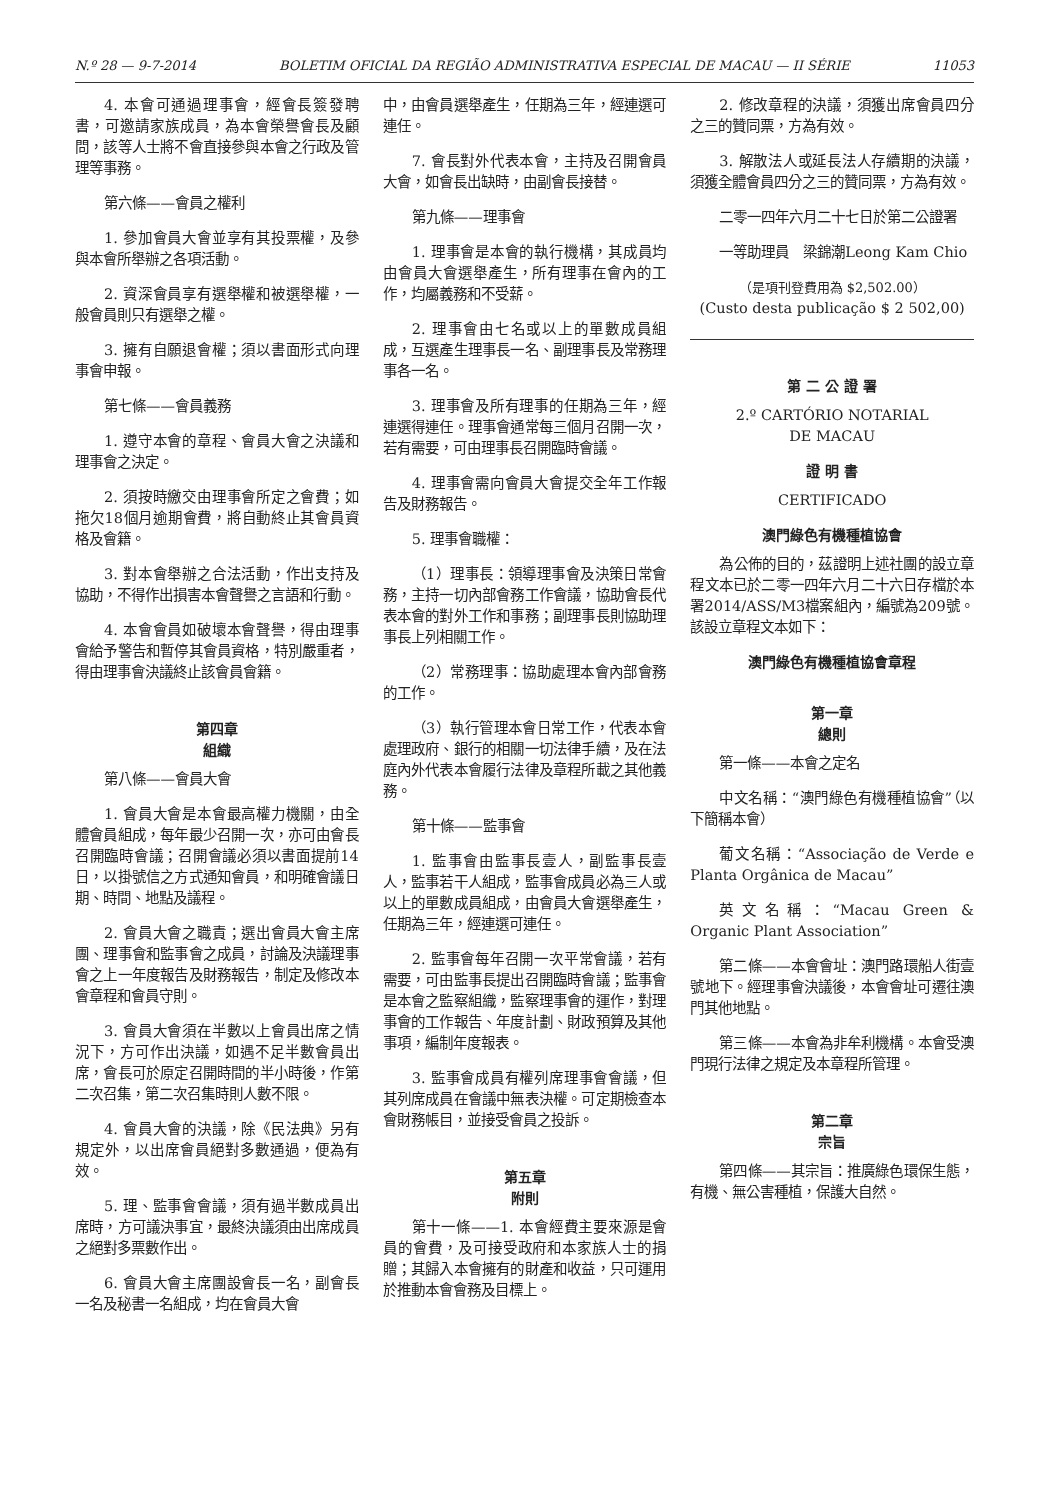N.º 28 — 9-7-2014 BOLETIM OFICIAL DA REGIÃO ADMINISTRATIVA ESPECIAL DE MACAU — II SÉRIE 11053
4. 本會可通過理事會，經會長簽發聘書，可邀請家族成員，為本會榮譽會長及顧問，該等人士將不會直接參與本會之行政及管理等事務。
第六條——會員之權利
1. 參加會員大會並享有其投票權，及參與本會所舉辦之各項活動。
2. 資深會員享有選舉權和被選舉權，一般會員則只有選舉之權。
3. 擁有自願退會權；須以書面形式向理事會申報。
第七條——會員義務
1. 遵守本會的章程、會員大會之決議和理事會之決定。
2. 須按時繳交由理事會所定之會費；如拖欠18個月逾期會費，將自動終止其會員資格及會籍。
3. 對本會舉辦之合法活動，作出支持及協助，不得作出損害本會聲譽之言語和行動。
4. 本會會員如破壞本會聲譽，得由理事會給予警告和暫停其會員資格，特別嚴重者，得由理事會決議終止該會員會籍。
第四章
組織
第八條——會員大會
1. 會員大會是本會最高權力機關，由全體會員組成，每年最少召開一次，亦可由會長召開臨時會議；召開會議必須以書面提前14日，以掛號信之方式通知會員，和明確會議日期、時間、地點及議程。
2. 會員大會之職責；選出會員大會主席團、理事會和監事會之成員，討論及決議理事會之上一年度報告及財務報告，制定及修改本會章程和會員守則。
3. 會員大會須在半數以上會員出席之情況下，方可作出決議，如遇不足半數會員出席，會長可於原定召開時間的半小時後，作第二次召集，第二次召集時則人數不限。
4. 會員大會的決議，除《民法典》另有規定外，以出席會員絕對多數通過，便為有效。
5. 理、監事會會議，須有過半數成員出席時，方可議決事宜，最終決議須由出席成員之絕對多票數作出。
6. 會員大會主席團設會長一名，副會長一名及秘書一名組成，均在會員大會
中，由會員選舉產生，任期為三年，經連選可連任。
7. 會長對外代表本會，主持及召開會員大會，如會長出缺時，由副會長接替。
第九條——理事會
1. 理事會是本會的執行機構，其成員均由會員大會選舉產生，所有理事在會內的工作，均屬義務和不受薪。
2. 理事會由七名或以上的單數成員組成，互選產生理事長一名、副理事長及常務理事各一名。
3. 理事會及所有理事的任期為三年，經連選得連任。理事會通常每三個月召開一次，若有需要，可由理事長召開臨時會議。
4. 理事會需向會員大會提交全年工作報告及財務報告。
5. 理事會職權：
（1）理事長：領導理事會及決策日常會務，主持一切內部會務工作會議，協助會長代表本會的對外工作和事務；副理事長則協助理事長上列相關工作。
（2）常務理事：協助處理本會內部會務的工作。
（3）執行管理本會日常工作，代表本會處理政府、銀行的相關一切法律手續，及在法庭內外代表本會履行法律及章程所載之其他義務。
第十條——監事會
1. 監事會由監事長壹人，副監事長壹人，監事若干人組成，監事會成員必為三人或以上的單數成員組成，由會員大會選舉產生，任期為三年，經連選可連任。
2. 監事會每年召開一次平常會議，若有需要，可由監事長提出召開臨時會議；監事會是本會之監察組織，監察理事會的運作，對理事會的工作報告、年度計劃、財政預算及其他事項，編制年度報表。
3. 監事會成員有權列席理事會會議，但其列席成員在會議中無表決權。可定期檢查本會財務帳目，並接受會員之投訴。
第五章
附則
第十一條——1. 本會經費主要來源是會員的會費，及可接受政府和本家族人士的捐贈；其歸入本會擁有的財產和收益，只可運用於推動本會會務及目標上。
2. 修改章程的決議，須獲出席會員四分之三的贊同票，方為有效。
3. 解散法人或延長法人存續期的決議，須獲全體會員四分之三的贊同票，方為有效。
二零一四年六月二十七日於第二公證署
一等助理員　梁錦潮Leong Kam Chio
（是項刊登費用為 $2,502.00）
(Custo desta publicação $ 2 502,00)
第 二 公 證 署
2.º CARTÓRIO NOTARIAL
DE MACAU
證 明 書
CERTIFICADO
澳門綠色有機種植協會
為公佈的目的，茲證明上述社團的設立章程文本已於二零一四年六月二十六日存檔於本署2014/ASS/M3檔案組內，編號為209號。該設立章程文本如下：
澳門綠色有機種植協會章程
第一章
總則
第一條——本會之定名
中文名稱：“澳門綠色有機種植協會”（以下簡稱本會）
葡文名稱：“Associação de Verde e Planta Orgânica de Macau”
英文名稱：“Macau Green & Organic Plant Association”
第二條——本會會址：澳門路環船人街壹號地下。經理事會決議後，本會會址可遷往澳門其他地點。
第三條——本會為非牟利機構。本會受澳門現行法律之規定及本章程所管理。
第二章
宗旨
第四條——其宗旨：推廣綠色環保生態，有機、無公害種植，保護大自然。